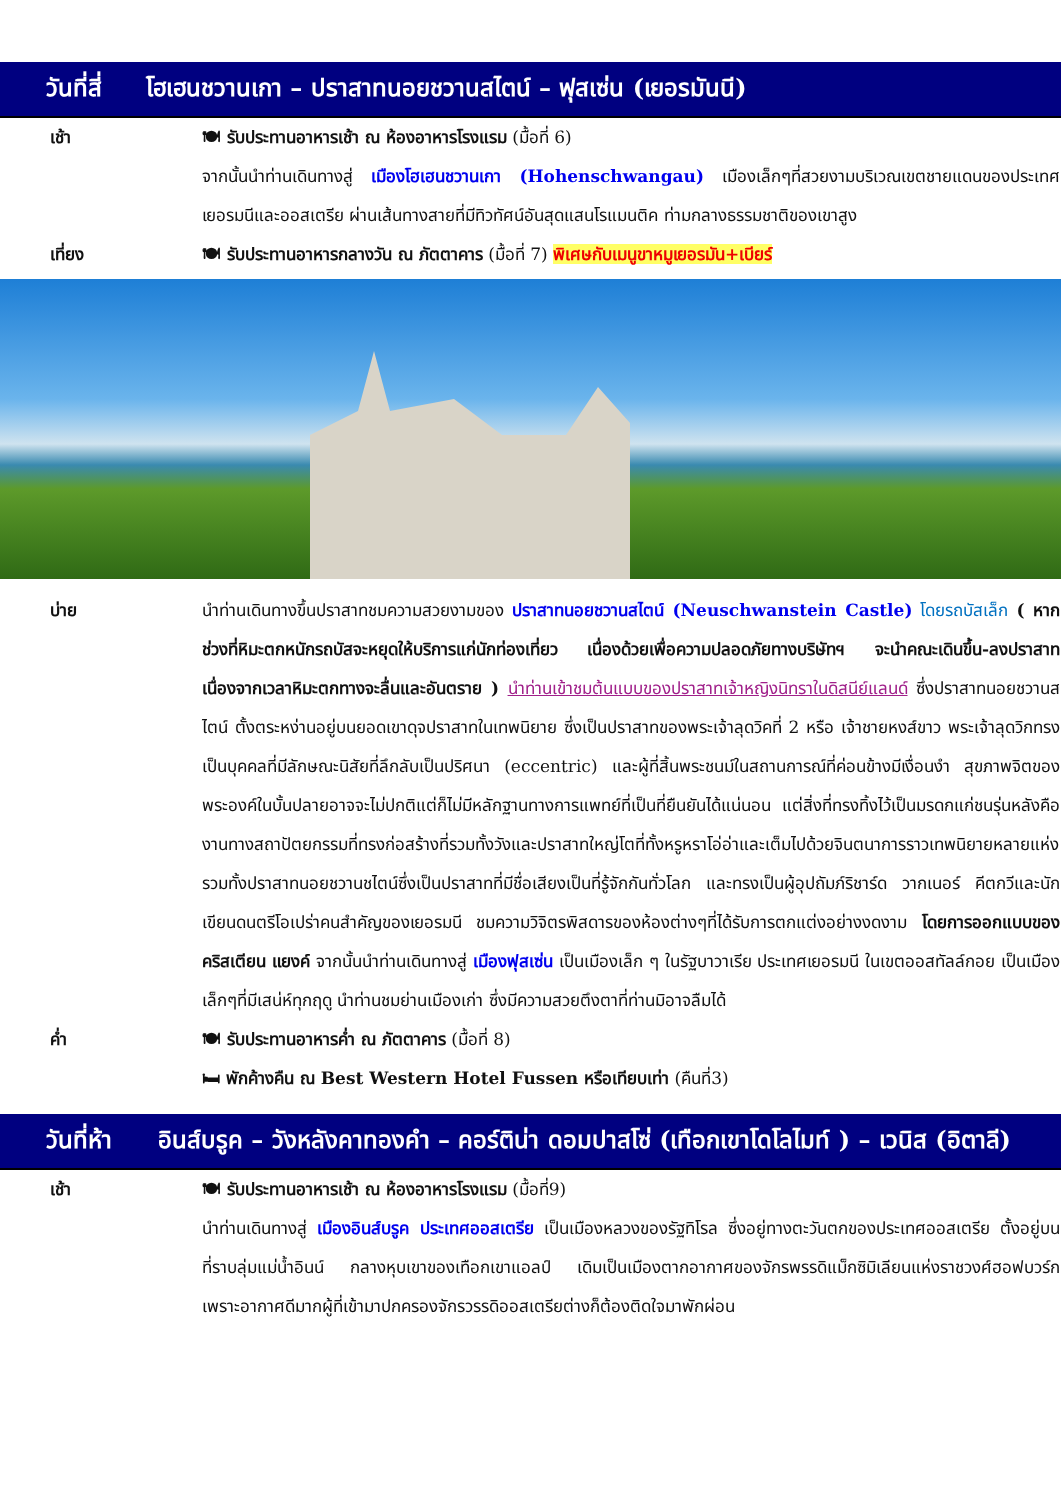วันที่สี่
โฮเฮนชวานเกา – ปราสาทนอยชวานสไตน์ – ฟุสเซ่น (เยอรมันนี)
เช้า 🍽 รับประทานอาหารเช้า ณ ห้องอาหารโรงแรม (มื้อที่ 6)
จากนั้นนำท่านเดินทางสู่ เมืองโฮเฮนชวานเกา (Hohenschwangau) เมืองเล็กๆที่สวยงามบริเวณเขตชายแดนของประเทศเยอรมนีและออสเตรีย ผ่านเส้นทางสายที่มีทิวทัศน์อันสุดแสนโรแมนติค ท่ามกลางธรรมชาติของเขาสูง
เที่ยง 🍽 รับประทานอาหารกลางวัน ณ ภัตตาคาร (มื้อที่ 7) พิเศษกับเมนูขาหมูเยอรมัน+เบียร์
บ่าย นำท่านเดินทางขึ้นปราสาทชมความสวยงามของ ปราสาทนอยชวานสไตน์ (Neuschwanstein Castle) โดยรถบัสเล็ก ( หากช่วงที่หิมะตกหนักรถบัสจะหยุดให้บริการแก่นักท่องเที่ยว เนื่องด้วยเพื่อความปลอดภัยทางบริษัทฯ จะนำคณะเดินขึ้น-ลงปราสาท เนื่องจากเวลาหิมะตกทางจะลื่นและอันตราย ) นำท่านเข้าชมต้นแบบของปราสาทเจ้าหญิงนิทราในดิสนีย์แลนด์ ซึ่งปราสาทนอยชวานสไตน์ ตั้งตระหง่านอยู่บนยอดเขาดุจปราสาทในเทพนิยาย ซึ่งเป็นปราสาทของพระเจ้าลุดวิคที่ 2 หรือ เจ้าชายหงส์ขาว พระเจ้าลุดวิกทรงเป็นบุคคลที่มีลักษณะนิสัยที่ลึกลับเป็นปริศนา (eccentric) และผู้ที่สิ้นพระชนม์ในสถานการณ์ที่ค่อนข้างมีเงื่อนงำ สุขภาพจิตของพระองค์ในบั้นปลายอาจจะไม่ปกติแต่ก็ไม่มีหลักฐานทางการแพทย์ที่เป็นที่ยืนยันได้แน่นอน แต่สิ่งที่ทรงทิ้งไว้เป็นมรดกแก่ชนรุ่นหลังคืองานทางสถาปัตยกรรมที่ทรงก่อสร้างที่รวมทั้งวังและปราสาทใหญ่โตที่ทั้งหรูหราโอ่อ่าและเต็มไปด้วยจินตนาการราวเทพนิยายหลายแห่ง รวมทั้งปราสาทนอยชวานชไตน์ซึ่งเป็นปราสาทที่มีชื่อเสียงเป็นที่รู้จักกันทั่วโลก และทรงเป็นผู้อุปถัมภ์ริชาร์ด วากเนอร์ คีตกวีและนักเขียนดนตรีโอเปร่าคนสำคัญของเยอรมนี ชมความวิจิตรพิสดารของห้องต่างๆที่ได้รับการตกแต่งอย่างงดงาม โดยการออกแบบของ คริสเตียน แยงค์ จากนั้นนำท่านเดินทางสู่ เมืองฟุสเซ่น เป็นเมืองเล็ก ๆ ในรัฐบาวาเรีย ประเทศเยอรมนี ในเขตออสทัลล์กอย เป็นเมืองเล็กๆที่มีเสน่ห์ทุกฤดู นำท่านชมย่านเมืองเก่า ซึ่งมีความสวยตึงตาที่ท่านมิอาจลืมได้
ค่ำ 🍽 รับประทานอาหารค่ำ ณ ภัตตาคาร (มื้อที่ 8)
🛏 พักค้างคืน ณ Best Western Hotel Fussen หรือเทียบเท่า (คืนที่3)
วันที่ห้า
อินส์บรูค – วังหลังคาทองคำ – คอร์ติน่า ดอมปาสโซ่ (เทือกเขาโดโลไมท์ ) – เวนิส (อิตาลี)
เช้า 🍽 รับประทานอาหารเช้า ณ ห้องอาหารโรงแรม (มื้อที่9)
นำท่านเดินทางสู่ เมืองอินส์บรูค ประเทศออสเตรีย เป็นเมืองหลวงของรัฐทิโรล ซึ่งอยู่ทางตะวันตกของประเทศออสเตรีย ตั้งอยู่บนที่ราบลุ่มแม่น้ำอินน์ กลางหุบเขาของเทือกเขาแอลป์ เดิมเป็นเมืองตากอากาศของจักรพรรดิแม็กซิมิเลียนแห่งราชวงศ์ฮอฟบวร์ก เพราะอากาศดีมากผู้ที่เข้ามาปกครองจักรวรรดิออสเตรียต่างก็ต้องติดใจมาพักผ่อน